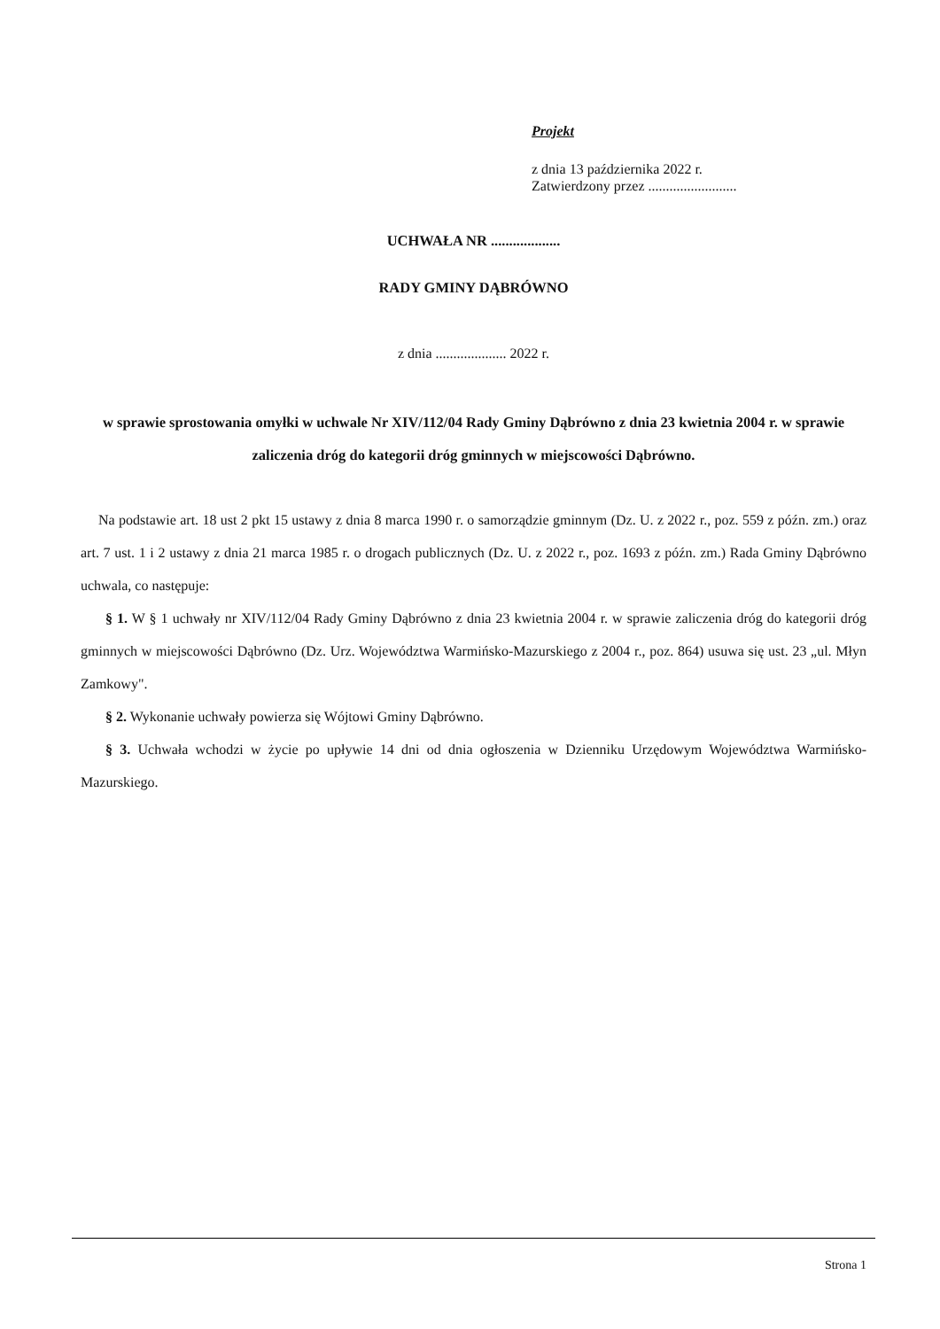Projekt
z dnia 13 października 2022 r.
Zatwierdzony przez .........................
UCHWAŁA NR ...................
RADY GMINY DĄBRÓWNO
z dnia .................... 2022 r.
w sprawie sprostowania omyłki w uchwale Nr XIV/112/04 Rady Gminy Dąbrówno z dnia 23 kwietnia 2004 r. w sprawie zaliczenia dróg do kategorii dróg gminnych w miejscowości Dąbrówno.
Na podstawie art. 18 ust 2 pkt 15 ustawy z dnia 8 marca 1990 r. o samorządzie gminnym (Dz. U. z 2022 r., poz. 559 z późn. zm.) oraz art. 7 ust. 1 i 2 ustawy z dnia 21 marca 1985 r. o drogach publicznych (Dz. U. z 2022 r., poz. 1693 z późn. zm.) Rada Gminy Dąbrówno uchwala, co następuje:
§ 1. W § 1 uchwały nr XIV/112/04 Rady Gminy Dąbrówno z dnia 23 kwietnia 2004 r. w sprawie zaliczenia dróg do kategorii dróg gminnych w miejscowości Dąbrówno (Dz. Urz. Województwa Warmińsko-Mazurskiego z 2004 r., poz. 864) usuwa się ust. 23 „ul. Młyn Zamkowy".
§ 2. Wykonanie uchwały powierza się Wójtowi Gminy Dąbrówno.
§ 3. Uchwała wchodzi w życie po upływie 14 dni od dnia ogłoszenia w Dzienniku Urzędowym Województwa Warmińsko-Mazurskiego.
Strona 1